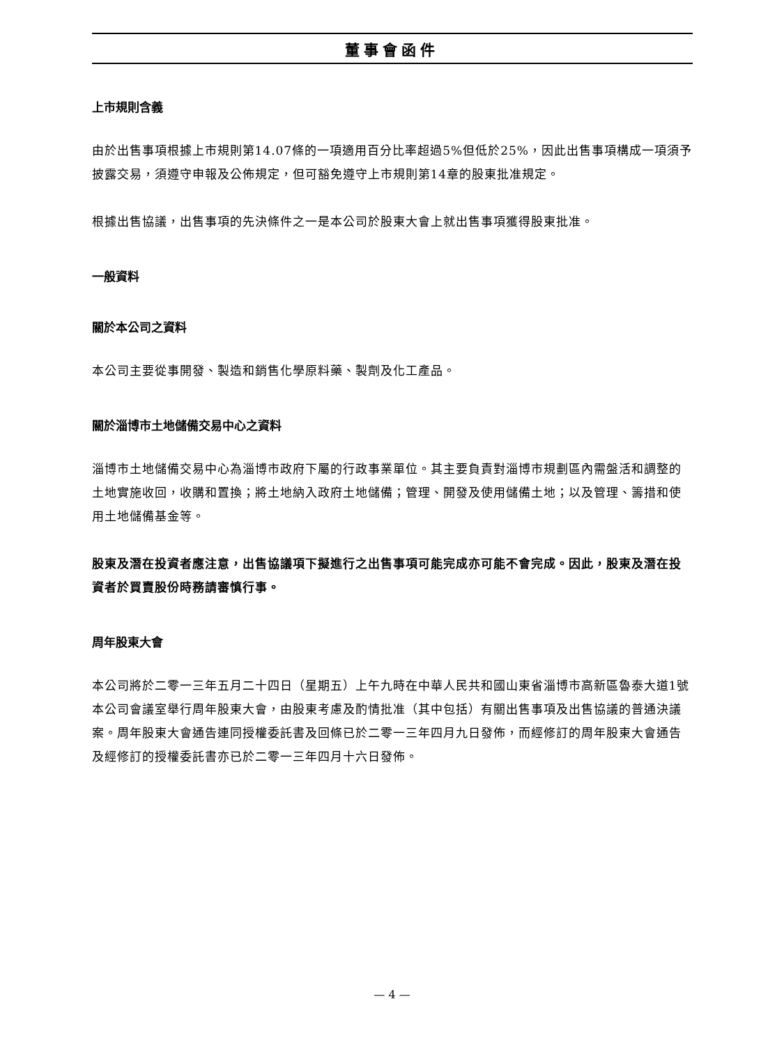董事會函件
上市規則含義
由於出售事項根據上市規則第14.07條的一項適用百分比率超過5%但低於25%，因此出售事項構成一項須予披露交易，須遵守申報及公佈規定，但可豁免遵守上市規則第14章的股東批准規定。
根據出售協議，出售事項的先決條件之一是本公司於股東大會上就出售事項獲得股東批准。
一般資料
關於本公司之資料
本公司主要從事開發、製造和銷售化學原料藥、製劑及化工產品。
關於淄博市土地儲備交易中心之資料
淄博市土地儲備交易中心為淄博市政府下屬的行政事業單位。其主要負責對淄博市規劃區內需盤活和調整的土地實施收回，收購和置換；將土地納入政府土地儲備；管理、開發及使用儲備土地；以及管理、籌措和使用土地儲備基金等。
股東及潛在投資者應注意，出售協議項下擬進行之出售事項可能完成亦可能不會完成。因此，股東及潛在投資者於買賣股份時務請審慎行事。
周年股東大會
本公司將於二零一三年五月二十四日（星期五）上午九時在中華人民共和國山東省淄博市高新區魯泰大道1號本公司會議室舉行周年股東大會，由股東考慮及酌情批准（其中包括）有關出售事項及出售協議的普通決議案。周年股東大會通告連同授權委託書及回條已於二零一三年四月九日發佈，而經修訂的周年股東大會通告及經修訂的授權委託書亦已於二零一三年四月十六日發佈。
— 4 —